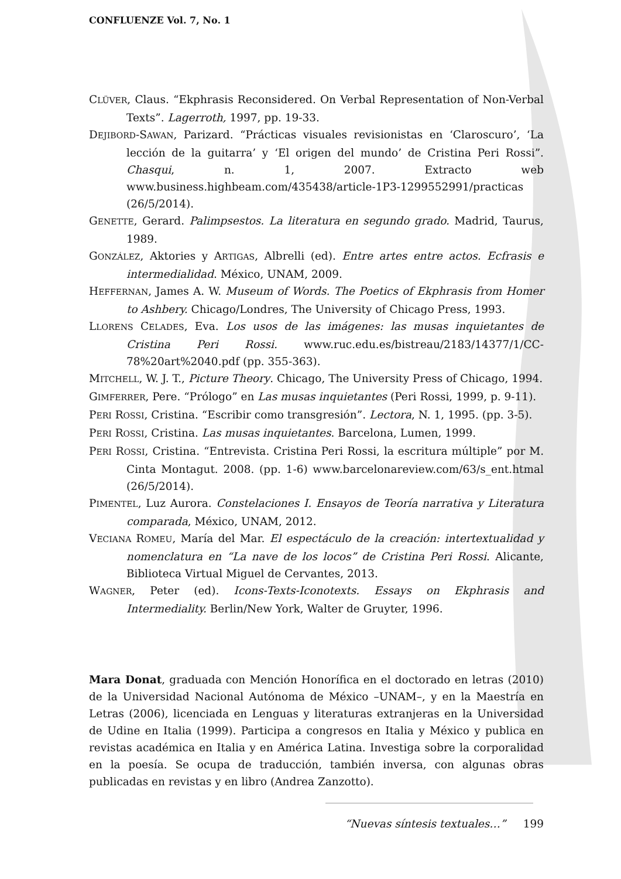CONFLUENZE Vol. 7, No. 1
CLÜVER, Claus. “Ekphrasis Reconsidered. On Verbal Representation of Non-Verbal Texts”. Lagerroth, 1997, pp. 19-33.
DEJIBORD-SAWAN, Parizard. “Prácticas visuales revisionistas en ‘Claroscuro’, ‘La lección de la guitarra’ y ‘El origen del mundo’ de Cristina Peri Rossi”. Chasqui, n. 1, 2007. Extracto web www.business.highbeam.com/435438/article-1P3-1299552991/practicas (26/5/2014).
GENETTE, Gerard. Palimpsestos. La literatura en segundo grado. Madrid, Taurus, 1989.
GONZÁLEZ, Aktories y ARTIGAS, Albrelli (ed). Entre artes entre actos. Ecfrasis e intermedialidad. México, UNAM, 2009.
HEFFERNAN, James A. W. Museum of Words. The Poetics of Ekphrasis from Homer to Ashbery. Chicago/Londres, The University of Chicago Press, 1993.
LLORENS CELADES, Eva. Los usos de las imágenes: las musas inquietantes de Cristina Peri Rossi. www.ruc.edu.es/bistreau/2183/14377/1/CC-78%20art%2040.pdf (pp. 355-363).
MITCHELL, W. J. T., Picture Theory. Chicago, The University Press of Chicago, 1994.
GIMFERRER, Pere. “Prólogo” en Las musas inquietantes (Peri Rossi, 1999, p. 9-11).
PERI ROSSI, Cristina. “Escribir como transgresión”. Lectora, N. 1, 1995. (pp. 3-5).
PERI ROSSI, Cristina. Las musas inquietantes. Barcelona, Lumen, 1999.
PERI ROSSI, Cristina. “Entrevista. Cristina Peri Rossi, la escritura múltiple” por M. Cinta Montagut. 2008. (pp. 1-6) www.barcelonareview.com/63/s_ent.htmal (26/5/2014).
PIMENTEL, Luz Aurora. Constelaciones I. Ensayos de Teoría narrativa y Literatura comparada, México, UNAM, 2012.
VECIANA ROMEU, María del Mar. El espectáculo de la creación: intertextualidad y nomenclatura en “La nave de los locos” de Cristina Peri Rossi. Alicante, Biblioteca Virtual Miguel de Cervantes, 2013.
WAGNER, Peter (ed). Icons-Texts-Iconotexts. Essays on Ekphrasis and Intermediality. Berlin/New York, Walter de Gruyter, 1996.
Mara Donat, graduada con Mención Honorífica en el doctorado en letras (2010) de la Universidad Nacional Autónoma de México –UNAM–, y en la Maestría en Letras (2006), licenciada en Lenguas y literaturas extranjeras en la Universidad de Udine en Italia (1999). Participa a congresos en Italia y México y publica en revistas académica en Italia y en América Latina. Investiga sobre la corporalidad en la poesía. Se ocupa de traducción, también inversa, con algunas obras publicadas en revistas y en libro (Andrea Zanzotto).
“Nuevas síntesis textuales…” 199